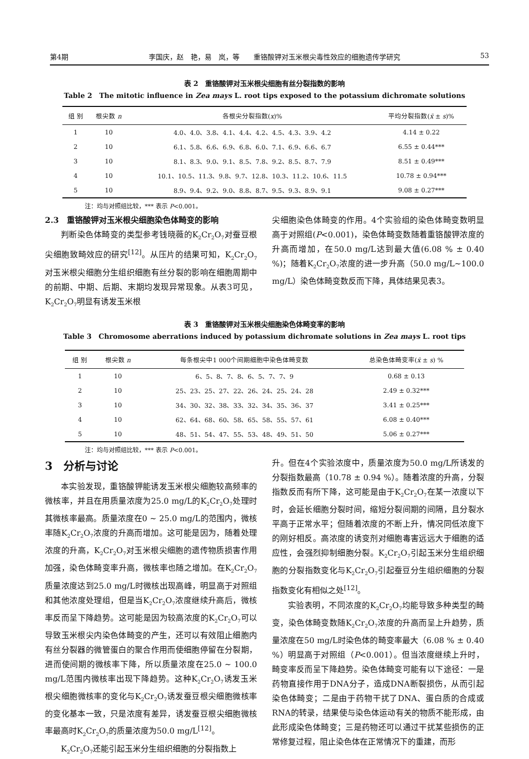第4期 李国庆，赵　艳，易　岚，等　　重铬酸钾对玉米根尖毒性效应的细胞遗传学研究 53
表 2　重铬酸钾对玉米根尖细胞有丝分裂指数的影响
Table 2　The mitotic influence in Zea mays L. root tips exposed to the potassium dichromate solutions
| 组 别 | 根尖数 n | 各根尖分裂指数( x )% | 平均分裂指数( x̄ ± s )% |
| --- | --- | --- | --- |
| 1 | 10 | 4.0、4.0、3.8、4.1、4.4、4.2、4.5、4.3、3.9、4.2 | 4.14 ± 0.22 |
| 2 | 10 | 6.1、5.8、6.6、6.9、6.8、6.0、7.1、6.9、6.6、6.7 | 6.55 ± 0.44*** |
| 3 | 10 | 8.1、8.3、9.0、9.1、8.5、7.8、9.2、8.5、8.7、7.9 | 8.51 ± 0.49*** |
| 4 | 10 | 10.1、10.5、11.3、9.8、9.7、12.8、10.3、11.2、10.6、11.5 | 10.78 ± 0.94*** |
| 5 | 10 | 8.9、9.4、9.2、9.0、8.8、8.7、9.5、9.3、8.9、9.1 | 9.08 ± 0.27*** |
注：均与对照组比较，*** 表示 P<0.001。
2.3　重铬酸钾对玉米根尖细胞染色体畸变的影响
判断染色体畸变的类型参考钱晓薇的K<sub>2</sub>Cr<sub>2</sub>O<sub>7</sub>对蚕豆根尖细胞致畸效应的研究<sup>[12]</sup>。从压片的结果可知，K<sub>2</sub>Cr<sub>2</sub>O<sub>7</sub>对玉米根尖细胞分生组织细胞有丝分裂的影响在细胞周期中的前期、中期、后期、末期均发现异常现象。从表3可见，K<sub>2</sub>Cr<sub>2</sub>O<sub>7</sub>明显有诱发玉米根
尖细胞染色体畸变的作用。4个实验组的染色体畸变数明显高于对照组(P<0.001)，染色体畸变数随着重铬酸钾浓度的升高而增加，在50.0 mg/L达到最大值(6.08 % ± 0.40 %)；随着K<sub>2</sub>Cr<sub>2</sub>O<sub>7</sub>浓度的进一步升高（50.0 mg/L~100.0 mg/L）染色体畸变数反而下降，具体结果见表3。
表 3　重铬酸钾对玉米根尖细胞染色体畸变率的影响
Table 3　Chromosome aberrations induced by potassium dichromate solutions in Zea mays L. root tips
| 组 别 | 根尖数 n | 每条根尖中1 000个间期细胞中染色体畸变数 | 总染色体畸变率( x̄ ± s ) % |
| --- | --- | --- | --- |
| 1 | 10 | 6、5、8、7、8、6、5、7、7、9 | 0.68 ± 0.13 |
| 2 | 10 | 25、23、25、27、22、26、24、25、24、28 | 2.49 ± 0.32*** |
| 3 | 10 | 34、30、32、38、33、32、34、35、36、37 | 3.41 ± 0.25*** |
| 4 | 10 | 62、64、68、60、58、65、58、55、57、61 | 6.08 ± 0.40*** |
| 5 | 10 | 48、51、54、47、55、53、48、49、51、50 | 5.06 ± 0.27*** |
注：均与对照组比较，*** 表示 P<0.001。
3　分析与讨论
本实验发现，重铬酸钾能诱发玉米根尖细胞较高频率的微核率，并且在用质量浓度为25.0 mg/L的K<sub>2</sub>Cr<sub>2</sub>O<sub>7</sub>处理时其微核率最高。质量浓度在0 ~ 25.0 mg/L的范围内，微核率随K<sub>2</sub>Cr<sub>2</sub>O<sub>7</sub>浓度的升高而增加。这可能是因为，随着处理浓度的升高，K<sub>2</sub>Cr<sub>2</sub>O<sub>7</sub>对玉米根尖细胞的遗传物质损害作用加强，染色体畸变率升高，微核率也随之增加。在K<sub>2</sub>Cr<sub>2</sub>O<sub>7</sub>质量浓度达到25.0 mg/L时微核出现高峰，明显高于对照组和其他浓度处理组，但是当K<sub>2</sub>Cr<sub>2</sub>O<sub>7</sub>浓度继续升高后，微核率反而呈下降趋势。这可能是因为较高浓度的K<sub>2</sub>Cr<sub>2</sub>O<sub>7</sub>可以导致玉米根尖内染色体畸变的产生，还可以有效阻止细胞内有丝分裂器的微管蛋白的聚合作用而使细胞停留在分裂期，进而使间期的微核率下降，所以质量浓度在25.0 ~ 100.0 mg/L范围内微核率出现下降趋势。这种K<sub>2</sub>Cr<sub>2</sub>O<sub>7</sub>诱发玉米根尖细胞微核率的变化与K<sub>2</sub>Cr<sub>2</sub>O<sub>7</sub>诱发蚕豆根尖细胞微核率的变化基本一致，只是浓度有差异，诱发蚕豆根尖细胞微核率最高时K<sub>2</sub>Cr<sub>2</sub>O<sub>7</sub>的质量浓度为50.0 mg/L<sup>[12]</sup>。
K<sub>2</sub>Cr<sub>2</sub>O<sub>7</sub>还能引起玉米分生组织细胞的分裂指数上
升。但在4个实验浓度中，质量浓度为50.0 mg/L所诱发的分裂指数最高（10.78 ± 0.94 %）。随着浓度的升高，分裂指数反而有所下降，这可能是由于K<sub>2</sub>Cr<sub>2</sub>O<sub>7</sub>在某一浓度以下时，会延长细胞分裂时间，缩短分裂间期的间隔，且分裂水平高于正常水平；但随着浓度的不断上升，情况同低浓度下的刚好相反。高浓度的诱变剂对细胞毒害远远大于细胞的适应性，会强烈抑制细胞分裂。K<sub>2</sub>Cr<sub>2</sub>O<sub>7</sub>引起玉米分生组织细胞的分裂指数变化与K<sub>2</sub>Cr<sub>2</sub>O<sub>7</sub>引起蚕豆分生组织细胞的分裂指数变化有相似之处<sup>[12]</sup>。
实验表明，不同浓度的K<sub>2</sub>Cr<sub>2</sub>O<sub>7</sub>均能导致多种类型的畸变，染色体畸变数随K<sub>2</sub>Cr<sub>2</sub>O<sub>7</sub>浓度的升高而呈上升趋势，质量浓度在50 mg/L时染色体的畸变率最大（6.08 % ± 0.40 %）明显高于对照组（P<0.001）。但当浓度继续上升时，畸变率反而呈下降趋势。染色体畸变可能有以下途径：一是药物直接作用于DNA分子，造成DNA断裂损伤，从而引起染色体畸变；二是由于药物干扰了DNA、蛋白质的合成或RNA的转录，结果使与染色体运动有关的物质不能形成，由此形成染色体畸变；三是药物还可以通过干扰某些损伤的正常修复过程，阻止染色体在正常情况下的重建，而形